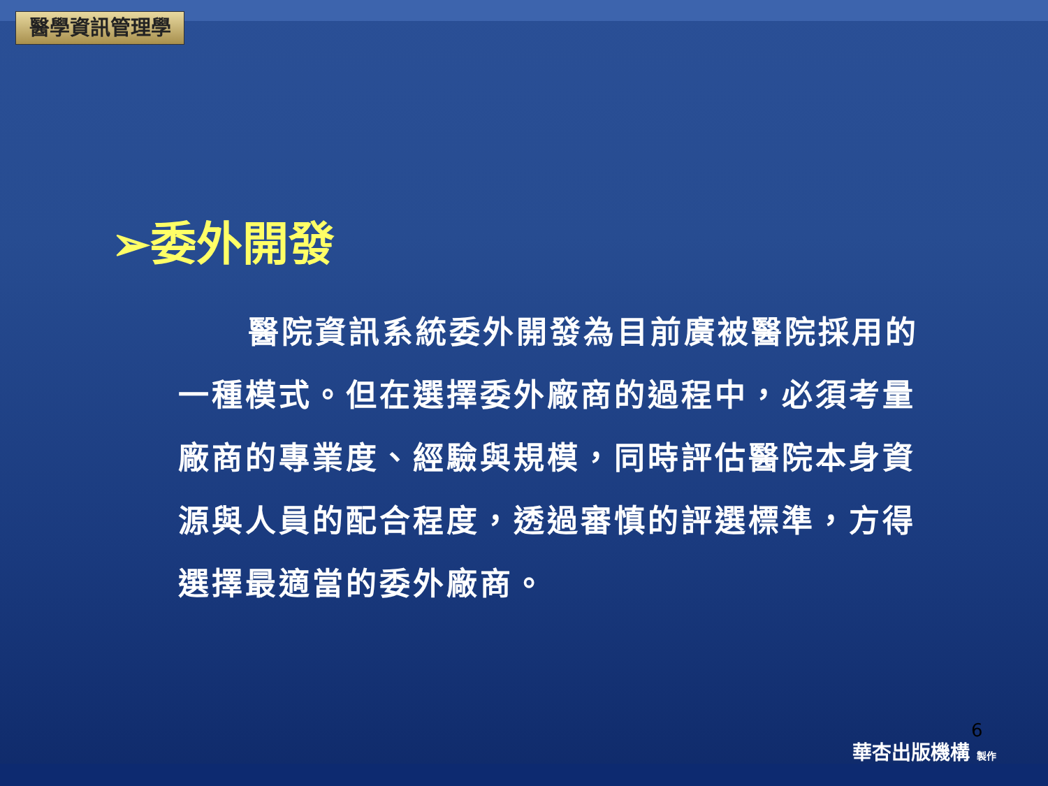醫學資訊管理學
➢委外開發
醫院資訊系統委外開發為目前廣被醫院採用的一種模式。但在選擇委外廠商的過程中，必須考量廠商的專業度、經驗與規模，同時評估醫院本身資源與人員的配合程度，透過審慎的評選標準，方得選擇最適當的委外廠商。
6
華杏出版機構 製作